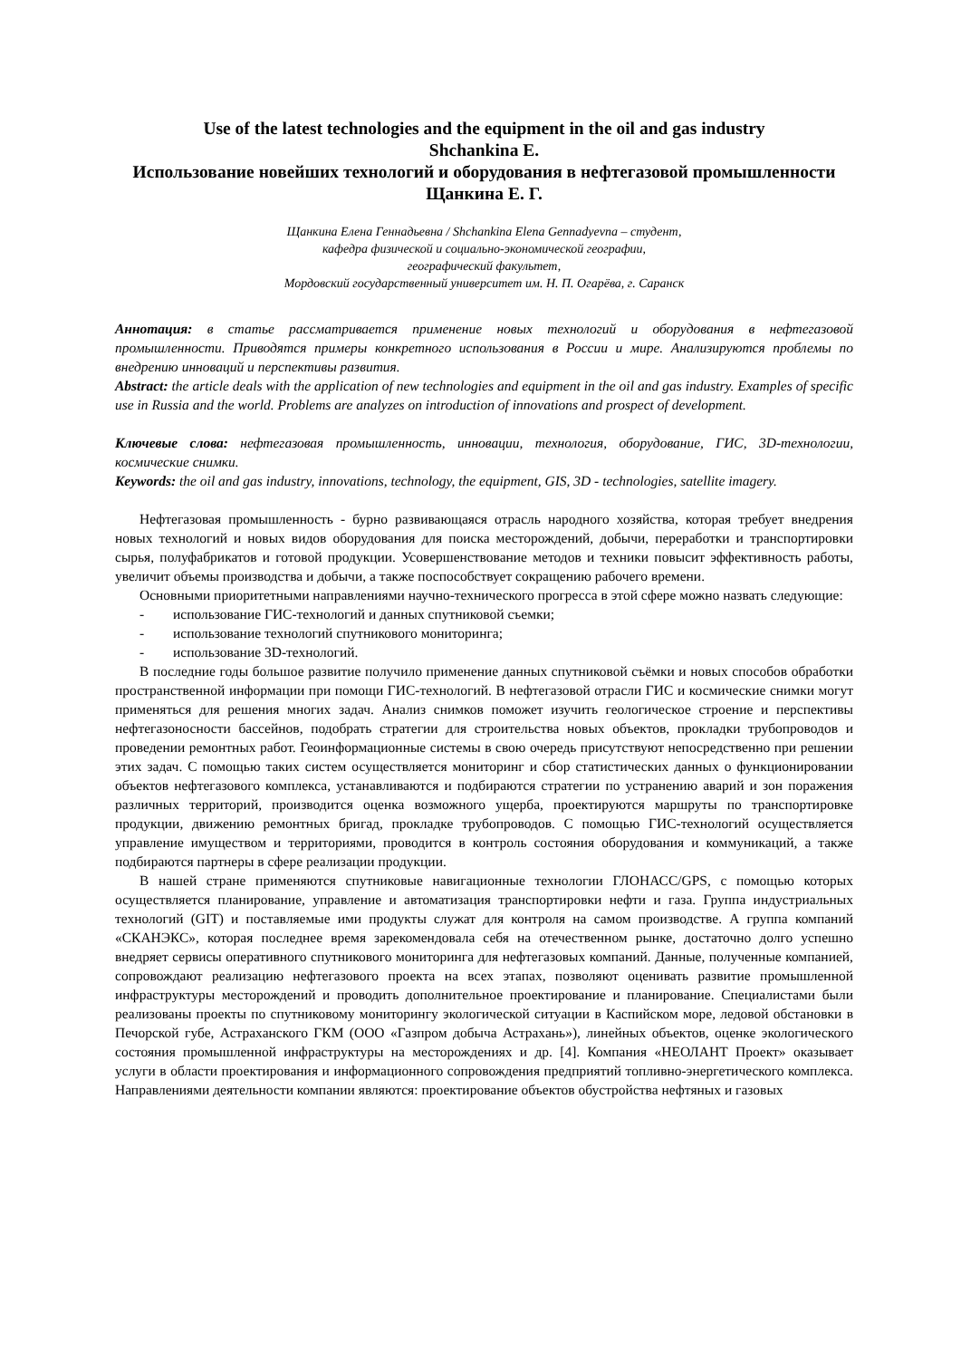Use of the latest technologies and the equipment in the oil and gas industry
Shchankina E.
Использование новейших технологий и оборудования в нефтегазовой промышленности
Щанкина Е. Г.
Щанкина Елена Геннадьевна / Shchankina Elena Gennadyevna – студент,
кафедра физической и социально-экономической географии,
географический факультет,
Мордовский государственный университет им. Н. П. Огарёва, г. Саранск
Аннотация: в статье рассматривается применение новых технологий и оборудования в нефтегазовой промышленности. Приводятся примеры конкретного использования в России и мире. Анализируются проблемы по внедрению инноваций и перспективы развития.
Abstract: the article deals with the application of new technologies and equipment in the oil and gas industry. Examples of specific use in Russia and the world. Problems are analyzes on introduction of innovations and prospect of development.
Ключевые слова: нефтегазовая промышленность, инновации, технология, оборудование, ГИС, 3D-технологии, космические снимки.
Keywords: the oil and gas industry, innovations, technology, the equipment, GIS, 3D - technologies, satellite imagery.
Нефтегазовая промышленность - бурно развивающаяся отрасль народного хозяйства, которая требует внедрения новых технологий и новых видов оборудования для поиска месторождений, добычи, переработки и транспортировки сырья, полуфабрикатов и готовой продукции. Усовершенствование методов и техники повысит эффективность работы, увеличит объемы производства и добычи, а также поспособствует сокращению рабочего времени.
Основными приоритетными направлениями научно-технического прогресса в этой сфере можно назвать следующие:
- использование ГИС-технологий и данных спутниковой съемки;
- использование технологий спутникового мониторинга;
- использование 3D-технологий.
В последние годы большое развитие получило применение данных спутниковой съёмки и новых способов обработки пространственной информации при помощи ГИС-технологий. В нефтегазовой отрасли ГИС и космические снимки могут применяться для решения многих задач. Анализ снимков поможет изучить геологическое строение и перспективы нефтегазоносности бассейнов, подобрать стратегии для строительства новых объектов, прокладки трубопроводов и проведении ремонтных работ. Геоинформационные системы в свою очередь присутствуют непосредственно при решении этих задач. С помощью таких систем осуществляется мониторинг и сбор статистических данных о функционировании объектов нефтегазового комплекса, устанавливаются и подбираются стратегии по устранению аварий и зон поражения различных территорий, производится оценка возможного ущерба, проектируются маршруты по транспортировке продукции, движению ремонтных бригад, прокладке трубопроводов. С помощью ГИС-технологий осуществляется управление имуществом и территориями, проводится в контроль состояния оборудования и коммуникаций, а также подбираются партнеры в сфере реализации продукции.
В нашей стране применяются спутниковые навигационные технологии ГЛОНАСС/GPS, с помощью которых осуществляется планирование, управление и автоматизация транспортировки нефти и газа. Группа индустриальных технологий (GIT) и поставляемые ими продукты служат для контроля на самом производстве. А группа компаний «СКАНЭКС», которая последнее время зарекомендовала себя на отечественном рынке, достаточно долго успешно внедряет сервисы оперативного спутникового мониторинга для нефтегазовых компаний. Данные, полученные компанией, сопровождают реализацию нефтегазового проекта на всех этапах, позволяют оценивать развитие промышленной инфраструктуры месторождений и проводить дополнительное проектирование и планирование. Специалистами были реализованы проекты по спутниковому мониторингу экологической ситуации в Каспийском море, ледовой обстановки в Печорской губе, Астраханского ГКМ (ООО «Газпром добыча Астрахань»), линейных объектов, оценке экологического состояния промышленной инфраструктуры на месторождениях и др. [4]. Компания «НЕОЛАНТ Проект» оказывает услуги в области проектирования и информационного сопровождения предприятий топливно-энергетического комплекса. Направлениями деятельности компании являются: проектирование объектов обустройства нефтяных и газовых